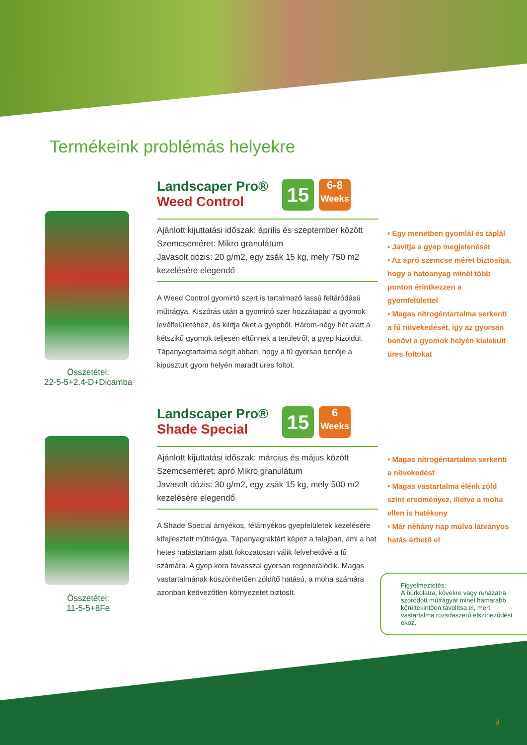Termékeink problémás helyekre
Összetétel:
22-5-5+2.4-D+Dicamba
15 6-8
Weeks
Landscaper Pro®
Weed Control
Ajánlott kijuttatási időszak: április és szeptember között
Szemcseméret: Mikro granulátum
Javasolt dózis: 20 g/m2, egy zsák 15 kg, mely 750 m2 kezelésére elegendő
A Weed Control gyomirtó szert is tartalmazó lassú feltáródású műtrágya. Kiszórás után a gyomirtó szer hozzátapad a gyomok levélfelületéhez, és kiirtja őket a gyepből. Három-négy hét alatt a kétszikű gyomok teljesen eltűnnek a területről, a gyep kizöldül. Tápanyagtartalma segít abban, hogy a fű gyorsan benője a kipusztult gyom helyén maradt üres foltot.
• Egy menetben gyomlál és táplál
• Javítja a gyep megjelenését
• Az apró szemcse méret biztosítja, hogy a hatóanyag minél több ponton érintkezzen a gyomfelülettel
• Magas nitrogéntartalma serkenti a fű növekedését, így az gyorsan benövi a gyomok helyén kialakult üres foltokat
Összetétel:
11-5-5+8Fe
15 6
Weeks
Landscaper Pro®
Shade Special
Ajánlott kijuttatási időszak: március és május között
Szemcseméret: apró Mikro granulátum
Javasolt dózis: 30 g/m2, egy zsák 15 kg, mely 500 m2 kezelésére elegendő
A Shade Special árnyékos, félárnyékos gyepfelületek kezelésére kifejlesztett műtrágya. Tápanyagraktárt képez a talajban, ami a hat hetes hatástartam alatt fokozatosan válik felvehetővé a fű számára. A gyep kora tavasszal gyorsan regenerálódik. Magas vastartalmának köszönhetően zöldítő hatású, a moha számára azonban kedvezőtlen környezetet biztosít.
• Magas nitrogéntartalma serkenti a növekedést
• Magas vastartalma élénk zöld színt eredményez, illetve a moha ellen is hatékony
• Már néhány nap múlva látványos hatás érhető el
Figyelmeztetés:
A burkolatra, kövekre vagy ruházatra szóródott műtrágyát minél hamarabb körültekintően távolítsa el, mert vastartalma rozsdaszerű elszíneződést okoz.
9